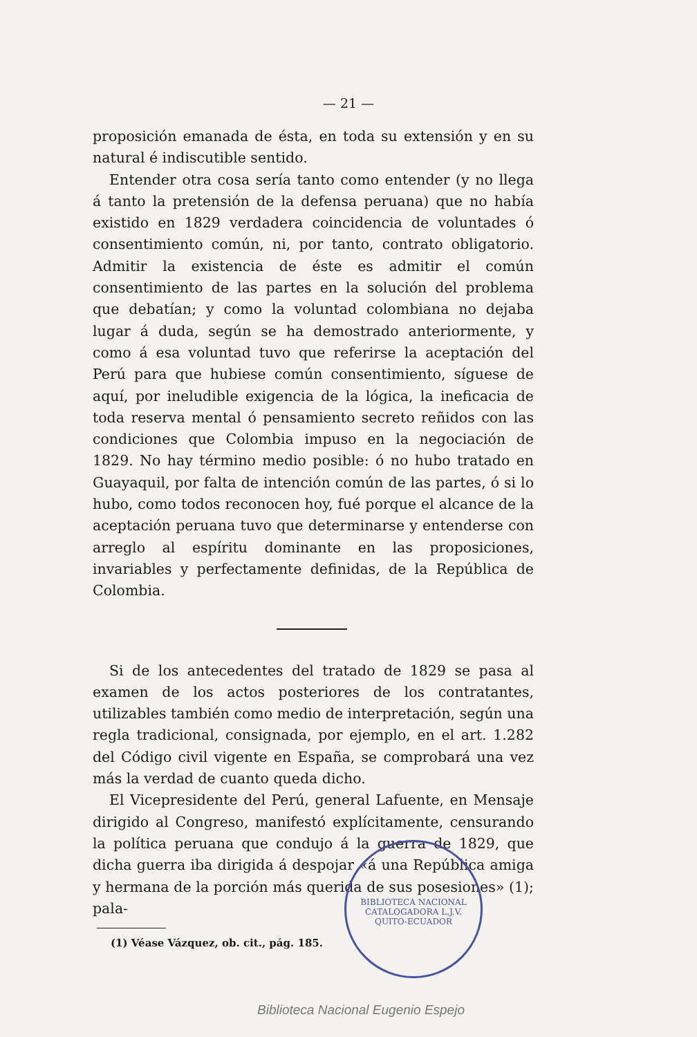— 21 —
proposición emanada de ésta, en toda su extensión y en su natural é indiscutible sentido.
Entender otra cosa sería tanto como entender (y no llega á tanto la pretensión de la defensa peruana) que no había existido en 1829 verdadera coincidencia de voluntades ó consentimiento común, ni, por tanto, contrato obligatorio. Admitir la existencia de éste es admitir el común consentimiento de las partes en la solución del problema que debatían; y como la voluntad colombiana no dejaba lugar á duda, según se ha demostrado anteriormente, y como á esa voluntad tuvo que referirse la aceptación del Perú para que hubiese común consentimiento, síguese de aquí, por ineludible exigencia de la lógica, la ineficacia de toda reserva mental ó pensamiento secreto reñidos con las condiciones que Colombia impuso en la negociación de 1829. No hay término medio posible: ó no hubo tratado en Guayaquil, por falta de intención común de las partes, ó si lo hubo, como todos reconocen hoy, fué porque el alcance de la aceptación peruana tuvo que determinarse y entenderse con arreglo al espíritu dominante en las proposiciones, invariables y perfectamente definidas, de la República de Colombia.
Si de los antecedentes del tratado de 1829 se pasa al examen de los actos posteriores de los contratantes, utilizables también como medio de interpretación, según una regla tradicional, consignada, por ejemplo, en el art. 1.282 del Código civil vigente en España, se comprobará una vez más la verdad de cuanto queda dicho.
El Vicepresidente del Perú, general Lafuente, en Mensaje dirigido al Congreso, manifestó explícitamente, censurando la política peruana que condujo á la guerra de 1829, que dicha guerra iba dirigida á despojar «á una República amiga y hermana de la porción más querida de sus posesiones» (1); pala-
(1) Véase Vázquez, ob. cit., pág. 185.
BIBLIOTECA NACIONAL
CATALOGADORA L.J.V.
QUITO-ECUADOR
Biblioteca Nacional Eugenio Espejo